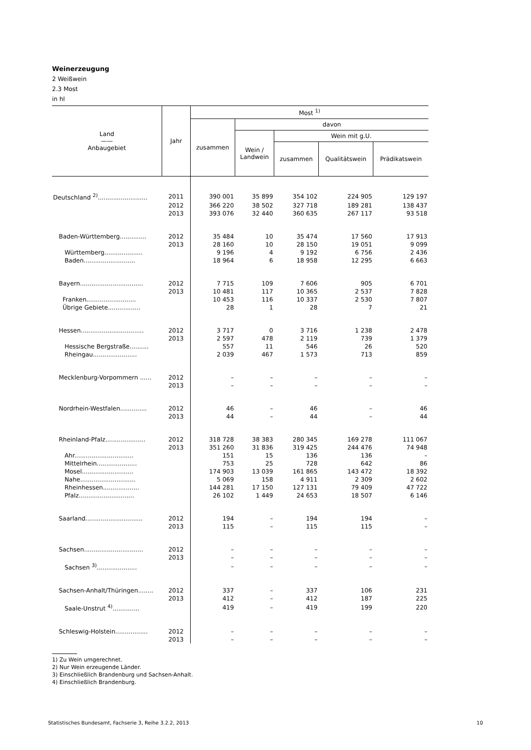Weinerzeugung
2 Weißwein
2.3 Most
in hl
| Land —— Anbaugebiet | Jahr | Most <sup>1)</sup> | | | | |
| --- | --- | --- | --- | --- | --- | --- |
| | | zusammen | davon | | | |
| | | | Wein / Landwein | Wein mit g.U. | | |
| | | | | zusammen | Qualitätswein | Prädikatswein |
| Deutschland <sup>2)</sup>.......................... | 2011 | 390 001 | 35 899 | 354 102 | 224 905 | 129 197 |
| | 2012 | 366 220 | 38 502 | 327 718 | 189 281 | 138 437 |
| | 2013 | 393 076 | 32 440 | 360 635 | 267 117 | 93 518 |
| Baden-Württemberg.............. | 2012 | 35 484 | 10 | 35 474 | 17 560 | 17 913 |
| | 2013 | 28 160 | 10 | 28 150 | 19 051 | 9 099 |
| Württemberg.................... | | 9 196 | 4 | 9 192 | 6 756 | 2 436 |
| Baden........................... | | 18 964 | 6 | 18 958 | 12 295 | 6 663 |
| Bayern................................. | 2012 | 7 715 | 109 | 7 606 | 905 | 6 701 |
| | 2013 | 10 481 | 117 | 10 365 | 2 537 | 7 828 |
| Franken.......................... | | 10 453 | 116 | 10 337 | 2 530 | 7 807 |
| Übrige Gebiete................. | | 28 | 1 | 28 | 7 | 21 |
| Hessen................................. | 2012 | 3 717 | 0 | 3 716 | 1 238 | 2 478 |
| | 2013 | 2 597 | 478 | 2 119 | 739 | 1 379 |
| Hessische Bergstraße.......... | | 557 | 11 | 546 | 26 | 520 |
| Rheingau....................... | | 2 039 | 467 | 1 573 | 713 | 859 |
| Mecklenburg-Vorpommern ...... | 2012 | – | – | – | – | – |
| | 2013 | – | – | – | – | – |
| Nordrhein-Westfalen.............. | 2012 | 46 | – | 46 | – | 46 |
| | 2013 | 44 | – | 44 | – | 44 |
| Rheinland-Pfalz..................... | 2012 | 318 728 | 38 383 | 280 345 | 169 278 | 111 067 |
| | 2013 | 351 260 | 31 836 | 319 425 | 244 476 | 74 948 |
| Ahr............................... | | 151 | 15 | 136 | 136 | – |
| Mittelrhein..................... | | 753 | 25 | 728 | 642 | 86 |
| Mosel........................... | | 174 903 | 13 039 | 161 865 | 143 472 | 18 392 |
| Nahe............................. | | 5 069 | 158 | 4 911 | 2 309 | 2 602 |
| Rheinhessen................... | | 144 281 | 17 150 | 127 131 | 79 409 | 47 722 |
| Pfalz............................. | | 26 102 | 1 449 | 24 653 | 18 507 | 6 146 |
| Saarland.............................. | 2012 | 194 | – | 194 | 194 | – |
| | 2013 | 115 | – | 115 | 115 | – |
| Sachsen............................... | 2012 | – | – | – | – | – |
| | 2013 | – | – | – | – | – |
| Sachsen <sup>3)</sup>..................... | | – | – | – | – | – |
| Sachsen-Anhalt/Thüringen........ | 2012 | 337 | – | 337 | 106 | 231 |
| | 2013 | 412 | – | 412 | 187 | 225 |
| Saale-Unstrut <sup>4)</sup>.............. | | 419 | – | 419 | 199 | 220 |
| Schleswig-Holstein................. | 2012 | – | – | – | – | – |
| | 2013 | – | – | – | – | – |
1) Zu Wein umgerechnet.
2) Nur Wein erzeugende Länder.
3) Einschließlich Brandenburg und Sachsen-Anhalt.
4) Einschließlich Brandenburg.
Statistisches Bundesamt, Fachserie 3, Reihe 3.2.2, 2013 10